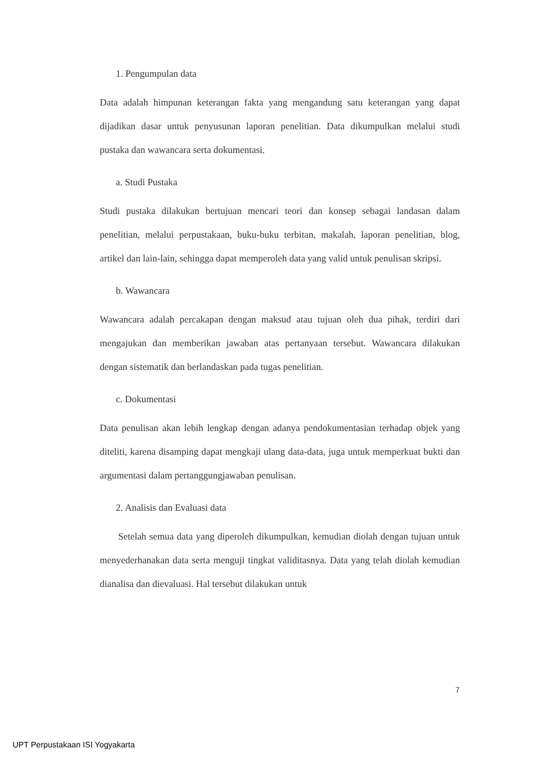1. Pengumpulan data
Data adalah himpunan keterangan fakta yang mengandung satu keterangan yang dapat dijadikan dasar untuk penyusunan laporan penelitian. Data dikumpulkan melalui studi pustaka dan wawancara serta dokumentasi.
a. Studi Pustaka
Studi pustaka dilakukan bertujuan mencari teori dan konsep sebagai landasan dalam penelitian, melalui perpustakaan, buku-buku terbitan, makalah, laporan penelitian, blog, artikel dan lain-lain, sehingga dapat memperoleh data yang valid untuk penulisan skripsi.
b. Wawancara
Wawancara adalah percakapan dengan maksud atau tujuan oleh dua pihak, terdiri dari mengajukan dan memberikan jawaban atas pertanyaan tersebut. Wawancara dilakukan dengan sistematik dan berlandaskan pada tugas penelitian.
c. Dokumentasi
Data penulisan akan lebih lengkap dengan adanya pendokumentasian terhadap objek yang diteliti, karena disamping dapat mengkaji ulang data-data, juga untuk memperkuat bukti dan argumentasi dalam pertanggungjawaban penulisan.
2. Analisis dan Evaluasi data
Setelah semua data yang diperoleh dikumpulkan, kemudian diolah dengan tujuan untuk menyederhanakan data serta menguji tingkat validitasnya. Data yang telah diolah kemudian dianalisa dan dievaluasi. Hal tersebut dilakukan untuk
7
UPT Perpustakaan ISI Yogyakarta